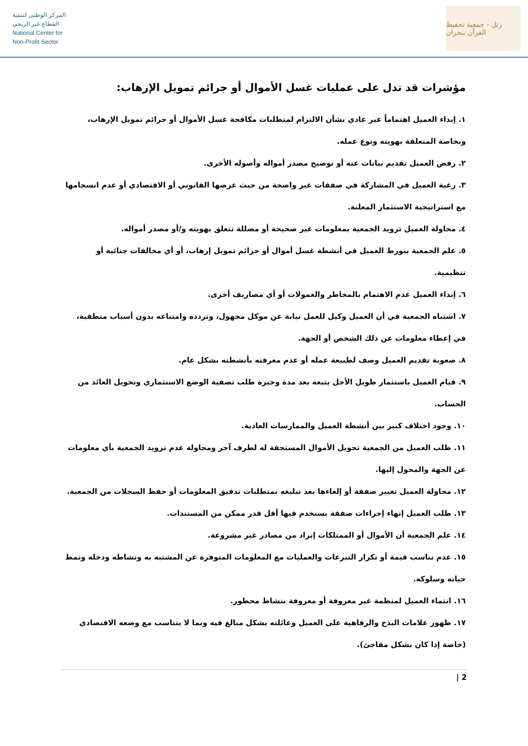المركز الوطني لتنمية
القطاع غير الربحي
National Center for
Non-Profit Sector
رتل - جمعية تحفيظ القرآن بنجران
مؤشرات قد تدل على عمليات غسل الأموال أو جرائم تمويل الإرهاب:
١. إبداء العميل اهتماماً غير عادي بشأن الالتزام لمتطلبات مكافحة غسل الأموال أو جرائم تمويل الإرهاب، وبخاصة المتعلقة بهويته ونوع عمله.
٢. رفض العميل تقديم بيانات عنه أو توضيح مصدر أمواله وأصوله الأخرى.
٣. رغبة العميل في المشاركة في صفقات غير واضحة من حيث غرضها القانوني أو الاقتصادي أو عدم انسجامها مع استراتيجية الاستثمار المعلنة.
٤. محاولة العميل تزويد الجمعية بمعلومات غير صحيحة أو مضللة تتعلق بهويته و/أو مصدر أمواله.
٥. علم الجمعية بتورط العميل في أنشطة غسل أموال أو جرائم تمويل إرهاب، أو أي مخالفات جنائية أو تنظيمية.
٦. إبداء العميل عدم الاهتمام بالمخاطر والعمولات أو أي مصاريف أخرى.
٧. اشتباه الجمعية في أن العميل وكيل للعمل نيابة عن موكل مجهول، وتردده وامتناعه بدون أسباب منطقية، في إعطاء معلومات عن ذلك الشخص أو الجهة.
٨. صعوبة تقديم العميل وصف لطبيعة عمله أو عدم معرفته بأنشطته بشكل عام.
٩. قيام العميل باستثمار طويل الأجل يتبعه بعد مدة وجيزة طلب تصفية الوضع الاستثماري وتحويل العائد من الحساب.
١٠. وجود اختلاف كبير بين أنشطة العميل والممارسات العادية.
١١. طلب العميل من الجمعية تحويل الأموال المستحقة له لطرف آخر ومحاولة عدم تزويد الجمعية بأي معلومات عن الجهة والمحول إليها.
١٢. محاولة العميل تغيير صفقة أو إلغاءها بعد تبليغه بمتطلبات تدقيق المعلومات أو حفظ السجلات من الجمعية.
١٣. طلب العميل إنهاء إجراءات صفقة يستخدم فيها أقل قدر ممكن من المستندات.
١٤. علم الجمعية أن الأموال أو الممتلكات إيراد من مصادر غير مشروعة.
١٥. عدم تناسب قيمة أو تكرار التبرعات والعمليات مع المعلومات المتوفرة عن المشتبه به ونشاطه ودخله ونمط حياته وسلوكه.
١٦. انتماء العميل لمنظمة غير معروفة أو معروفة بنشاط محظور.
١٧. ظهور علامات البذخ والرفاهية على العميل وعائلته بشكل مبالغ فيه وبما لا يتناسب مع وضعه الاقتصادي (خاصة إذا كان بشكل مفاجئ).
2 |